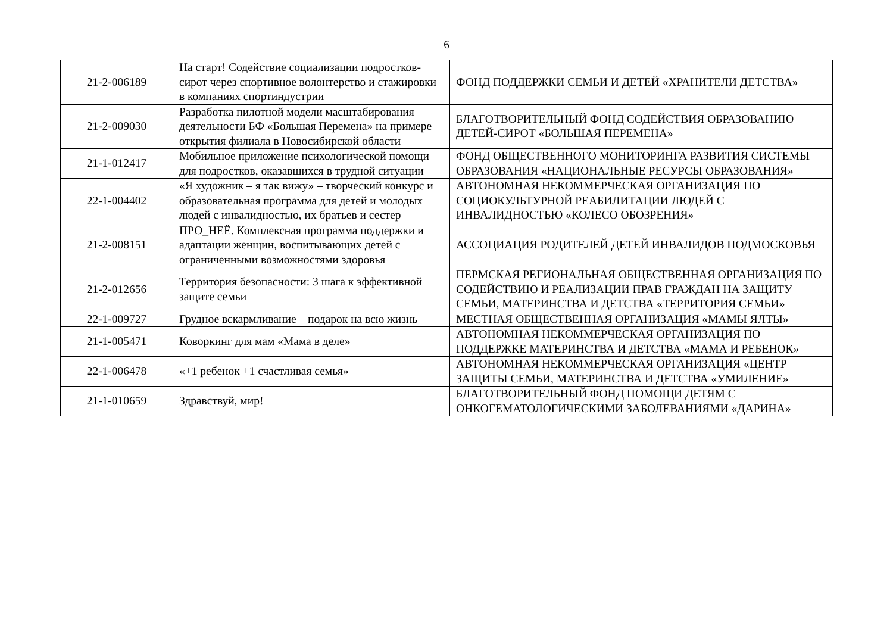6
| 21-2-006189 | На старт! Содействие социализации подростков-сирот через спортивное волонтерство и стажировки в компаниях спортиндустрии | ФОНД ПОДДЕРЖКИ СЕМЬИ И ДЕТЕЙ «ХРАНИТЕЛИ ДЕТСТВА» |
| 21-2-009030 | Разработка пилотной модели масштабирования деятельности БФ «Большая Перемена» на примере открытия филиала в Новосибирской области | БЛАГОТВОРИТЕЛЬНЫЙ ФОНД СОДЕЙСТВИЯ ОБРАЗОВАНИЮ ДЕТЕЙ-СИРОТ «БОЛЬШАЯ ПЕРЕМЕНА» |
| 21-1-012417 | Мобильное приложение психологической помощи для подростков, оказавшихся в трудной ситуации | ФОНД ОБЩЕСТВЕННОГО МОНИТОРИНГА РАЗВИТИЯ СИСТЕМЫ ОБРАЗОВАНИЯ «НАЦИОНАЛЬНЫЕ РЕСУРСЫ ОБРАЗОВАНИЯ» |
| 22-1-004402 | «Я художник – я так вижу» – творческий конкурс и образовательная программа для детей и молодых людей с инвалидностью, их братьев и сестер | АВТОНОМНАЯ НЕКОММЕРЧЕСКАЯ ОРГАНИЗАЦИЯ ПО СОЦИОКУЛЬТУРНОЙ РЕАБИЛИТАЦИИ ЛЮДЕЙ С ИНВАЛИДНОСТЬЮ «КОЛЕСО ОБОЗРЕНИЯ» |
| 21-2-008151 | ПРО_НЕЁ. Комплексная программа поддержки и адаптации женщин, воспитывающих детей с ограниченными возможностями здоровья | АССОЦИАЦИЯ РОДИТЕЛЕЙ ДЕТЕЙ ИНВАЛИДОВ ПОДМОСКОВЬЯ |
| 21-2-012656 | Территория безопасности: 3 шага к эффективной защите семьи | ПЕРМСКАЯ РЕГИОНАЛЬНАЯ ОБЩЕСТВЕННАЯ ОРГАНИЗАЦИЯ ПО СОДЕЙСТВИЮ И РЕАЛИЗАЦИИ ПРАВ ГРАЖДАН НА ЗАЩИТУ СЕМЬИ, МАТЕРИНСТВА И ДЕТСТВА «ТЕРРИТОРИЯ СЕМЬИ» |
| 22-1-009727 | Грудное вскармливание – подарок на всю жизнь | МЕСТНАЯ ОБЩЕСТВЕННАЯ ОРГАНИЗАЦИЯ «МАМЫ ЯЛТЫ» |
| 21-1-005471 | Коворкинг для мам «Мама в деле» | АВТОНОМНАЯ НЕКОММЕРЧЕСКАЯ ОРГАНИЗАЦИЯ ПО ПОДДЕРЖКЕ МАТЕРИНСТВА И ДЕТСТВА «МАМА И РЕБЕНОК» |
| 22-1-006478 | «+1 ребенок +1 счастливая семья» | АВТОНОМНАЯ НЕКОММЕРЧЕСКАЯ ОРГАНИЗАЦИЯ «ЦЕНТР ЗАЩИТЫ СЕМЬИ, МАТЕРИНСТВА И ДЕТСТВА «УМИЛЕНИЕ» |
| 21-1-010659 | Здравствуй, мир! | БЛАГОТВОРИТЕЛЬНЫЙ ФОНД ПОМОЩИ ДЕТЯМ С ОНКОГЕМАТОЛОГИЧЕСКИМИ ЗАБОЛЕВАНИЯМИ «ДАРИНА» |